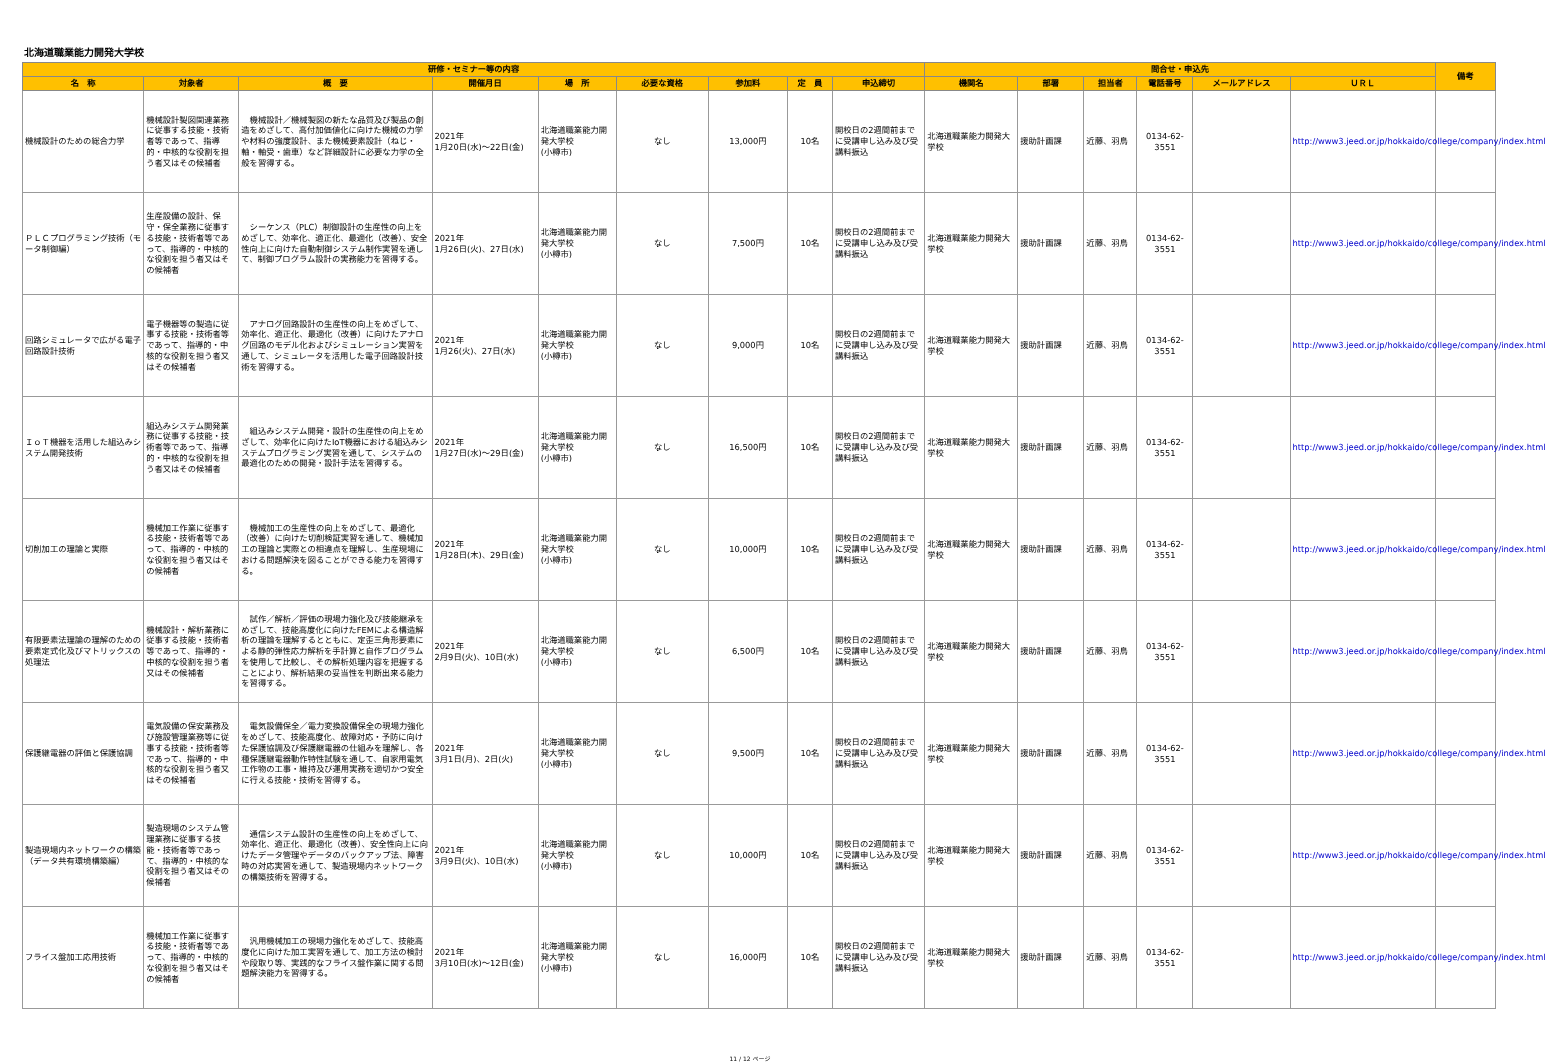北海道職業能力開発大学校
| 研修・セミナー等の内容 | | | | | | | | | 問合せ・申込先 | | | | | | 備考 |
| --- | --- | --- | --- | --- | --- | --- | --- | --- | --- | --- | --- | --- | --- | --- | --- |
| 名 称 | 対象者 | 概 要 | 開催月日 | 場 所 | 必要な資格 | 参加料 | 定 員 | 申込締切 | 機関名 | 部署 | 担当者 | 電話番号 | メールアドレス | ＵＲＬ | |
| 機械設計のための総合力学 | 機械設計製図関連業務に従事する技能・技術者等であって、指導的・中核的な役割を担う者又はその候補者 | 機械設計／機械製図の新たな品質及び製品の創造をめざして、高付加価値化に向けた機械の力学や材料の強度設計、また機械要素設計（ねじ・軸・軸受・歯車）など詳細設計に必要な力学の全般を習得する。 | 2021年 1月20日(水)～22日(金) | 北海道職業能力開発大学校 (小樽市) | なし | 13,000円 | 10名 | 開校日の2週間前までに受講申し込み及び受講料振込 | 北海道職業能力開発大学校 | 援助計画課 | 近藤、羽鳥 | 0134-62-3551 | | http://www3.jeed.or.jp/hokkaido/college/company/index.html | |
| ＰＬＣプログラミング技術（モータ制御編） | 生産設備の設計、保守・保全業務に従事する技能・技術者等であって、指導的・中核的な役割を担う者又はその候補者 | シーケンス（PLC）制御設計の生産性の向上をめざして、効率化、適正化、最適化（改善）、安全性向上に向けた自動制御システム制作実習を通して、制御プログラム設計の実務能力を習得する。 | 2021年 1月26日(火)、27日(水) | 北海道職業能力開発大学校 (小樽市) | なし | 7,500円 | 10名 | 開校日の2週間前までに受講申し込み及び受講料振込 | 北海道職業能力開発大学校 | 援助計画課 | 近藤、羽鳥 | 0134-62-3551 | | http://www3.jeed.or.jp/hokkaido/college/company/index.html | |
| 回路シミュレータで広がる電子回路設計技術 | 電子機器等の製造に従事する技能・技術者等であって、指導的・中核的な役割を担う者又はその候補者 | アナログ回路設計の生産性の向上をめざして、効率化、適正化、最適化（改善）に向けたアナログ回路のモデル化およびシミュレーション実習を通して、シミュレータを活用した電子回路設計技術を習得する。 | 2021年 1月26(火)、27日(水) | 北海道職業能力開発大学校 (小樽市) | なし | 9,000円 | 10名 | 開校日の2週間前までに受講申し込み及び受講料振込 | 北海道職業能力開発大学校 | 援助計画課 | 近藤、羽鳥 | 0134-62-3551 | | http://www3.jeed.or.jp/hokkaido/college/company/index.html | |
| ＩｏＴ機器を活用した組込みシステム開発技術 | 組込みシステム開発業務に従事する技能・技術者等であって、指導的・中核的な役割を担う者又はその候補者 | 組込みシステム開発・設計の生産性の向上をめざして、効率化に向けたIoT機器における組込みシステムプログラミング実習を通して、システムの最適化のための開発・設計手法を習得する。 | 2021年 1月27日(水)～29日(金) | 北海道職業能力開発大学校 (小樽市) | なし | 16,500円 | 10名 | 開校日の2週間前までに受講申し込み及び受講料振込 | 北海道職業能力開発大学校 | 援助計画課 | 近藤、羽鳥 | 0134-62-3551 | | http://www3.jeed.or.jp/hokkaido/college/company/index.html | |
| 切削加工の理論と実際 | 機械加工作業に従事する技能・技術者等であって、指導的・中核的な役割を担う者又はその候補者 | 機械加工の生産性の向上をめざして、最適化（改善）に向けた切削検証実習を通して、機械加工の理論と実際との相違点を理解し、生産現場における問題解決を図ることができる能力を習得する。 | 2021年 1月28日(木)、29日(金) | 北海道職業能力開発大学校 (小樽市) | なし | 10,000円 | 10名 | 開校日の2週間前までに受講申し込み及び受講料振込 | 北海道職業能力開発大学校 | 援助計画課 | 近藤、羽鳥 | 0134-62-3551 | | http://www3.jeed.or.jp/hokkaido/college/company/index.html | |
| 有限要素法理論の理解のための要素定式化及びマトリックスの処理法 | 機械設計・解析業務に従事する技能・技術者等であって、指導的・中核的な役割を担う者又はその候補者 | 試作／解析／評価の現場力強化及び技能継承をめざして、技能高度化に向けたFEMによる構造解析の理論を理解するとともに、定歪三角形要素による静的弾性応力解析を手計算と自作プログラムを使用して比較し、その解析処理内容を把握することにより、解析結果の妥当性を判断出来る能力を習得する。 | 2021年 2月9日(火)、10日(水) | 北海道職業能力開発大学校 (小樽市) | なし | 6,500円 | 10名 | 開校日の2週間前までに受講申し込み及び受講料振込 | 北海道職業能力開発大学校 | 援助計画課 | 近藤、羽鳥 | 0134-62-3551 | | http://www3.jeed.or.jp/hokkaido/college/company/index.html | |
| 保護継電器の評価と保護協調 | 電気設備の保安業務及び施設管理業務等に従事する技能・技術者等であって、指導的・中核的な役割を担う者又はその候補者 | 電気設備保全／電力変換設備保全の現場力強化をめざして、技能高度化、故障対応・予防に向けた保護協調及び保護継電器の仕組みを理解し、各種保護継電器動作特性試験を通して、自家用電気工作物の工事・維持及び運用実務を適切かつ安全に行える技能・技術を習得する。 | 2021年 3月1日(月)、2日(火) | 北海道職業能力開発大学校 (小樽市) | なし | 9,500円 | 10名 | 開校日の2週間前までに受講申し込み及び受講料振込 | 北海道職業能力開発大学校 | 援助計画課 | 近藤、羽鳥 | 0134-62-3551 | | http://www3.jeed.or.jp/hokkaido/college/company/index.html | |
| 製造現場内ネットワークの構築（データ共有環境構築編） | 製造現場のシステム管理業務に従事する技能・技術者等であって、指導的・中核的な役割を担う者又はその候補者 | 通信システム設計の生産性の向上をめざして、効率化、適正化、最適化（改善）、安全性向上に向けたデータ管理やデータのバックアップ法、障害時の対応実習を通して、製造現場内ネットワークの構築技術を習得する。 | 2021年 3月9日(火)、10日(水) | 北海道職業能力開発大学校 (小樽市) | なし | 10,000円 | 10名 | 開校日の2週間前までに受講申し込み及び受講料振込 | 北海道職業能力開発大学校 | 援助計画課 | 近藤、羽鳥 | 0134-62-3551 | | http://www3.jeed.or.jp/hokkaido/college/company/index.html | |
| フライス盤加工応用技術 | 機械加工作業に従事する技能・技術者等であって、指導的・中核的な役割を担う者又はその候補者 | 汎用機械加工の現場力強化をめざして、技能高度化に向けた加工実習を通して、加工方法の検討や段取り等、実践的なフライス盤作業に関する問題解決能力を習得する。 | 2021年 3月10日(水)～12日(金) | 北海道職業能力開発大学校 (小樽市) | なし | 16,000円 | 10名 | 開校日の2週間前までに受講申し込み及び受講料振込 | 北海道職業能力開発大学校 | 援助計画課 | 近藤、羽鳥 | 0134-62-3551 | | http://www3.jeed.or.jp/hokkaido/college/company/index.html | |
11 / 12 ページ